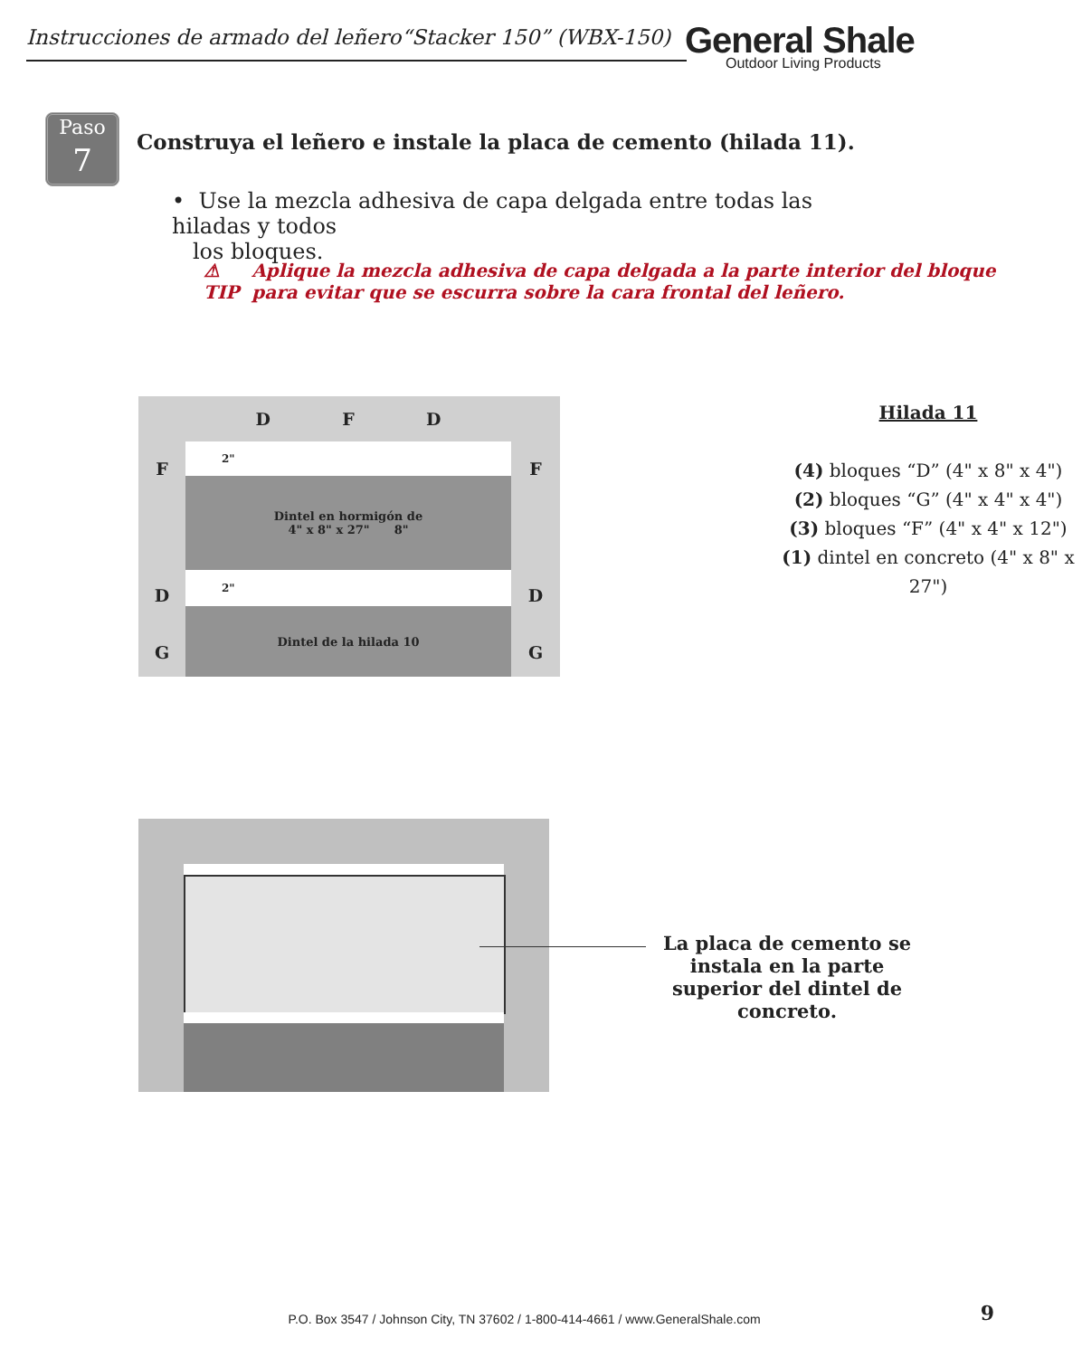Instrucciones de armado del leñero“Stacker 150” (WBX-150)
General Shale
Outdoor Living Products
Paso
7
Construya el leñero e instale la placa de cemento (hilada 11).
• Use la mezcla adhesiva de capa delgada entre todas las hiladas y todos
los bloques.
⚠
TIP Aplique la mezcla adhesiva de capa delgada a la parte interior del bloque
para evitar que se escurra sobre la cara frontal del leñero.
D F D
F 2" F
Dintel en hormigón de
4" x 8" x 27" 8"
D 2" D
G
Dintel de la hilada 10
G
Hilada 11
(4) bloques “D” (4" x 8" x 4")
(2) bloques “G” (4" x 4" x 4")
(3) bloques “F” (4" x 4" x 12")
(1) dintel en concreto (4" x 8" x 27")
La placa de cemento se instala en la parte superior del dintel de concreto.
P.O. Box 3547 / Johnson City, TN 37602 / 1-800-414-4661 / www.GeneralShale.com 9